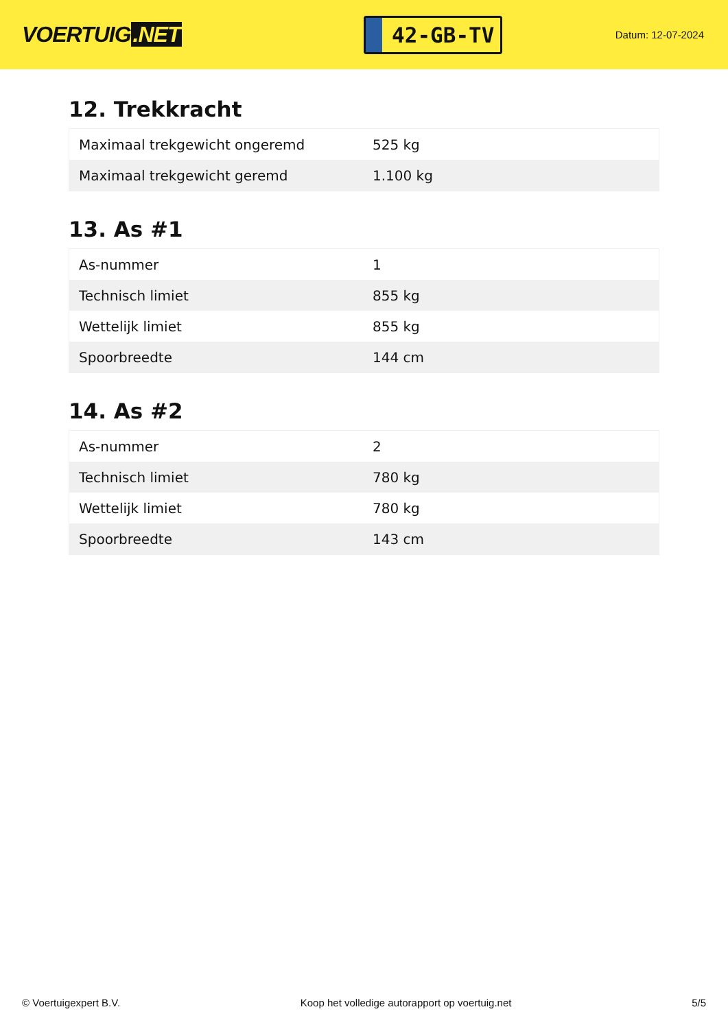VOERTUIG.NET
42-GB-TV
Datum: 12-07-2024
12. Trekkracht
| Maximaal trekgewicht ongeremd | 525 kg |
| Maximaal trekgewicht geremd | 1.100 kg |
13. As #1
| As-nummer | 1 |
| Technisch limiet | 855 kg |
| Wettelijk limiet | 855 kg |
| Spoorbreedte | 144 cm |
14. As #2
| As-nummer | 2 |
| Technisch limiet | 780 kg |
| Wettelijk limiet | 780 kg |
| Spoorbreedte | 143 cm |
© Voertuigexpert B.V. Koop het volledige autorapport op voertuig.net 5/5